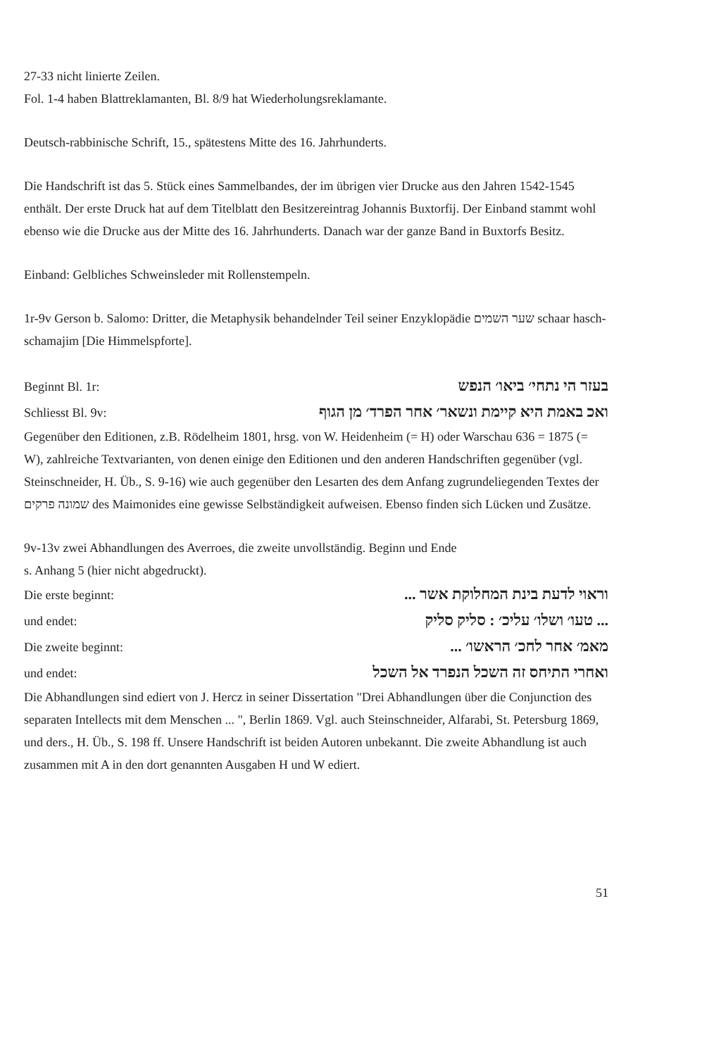27-33 nicht linierte Zeilen.
Fol. 1-4 haben Blattreklamanten, Bl. 8/9 hat Wiederholungsreklamante.
Deutsch-rabbinische Schrift, 15., spätestens Mitte des 16. Jahrhunderts.
Die Handschrift ist das 5. Stück eines Sammelbandes, der im übrigen vier Drucke aus den Jahren 1542-1545 enthält. Der erste Druck hat auf dem Titelblatt den Besitzereintrag Johannis Buxtorfij. Der Einband stammt wohl ebenso wie die Drucke aus der Mitte des 16. Jahrhunderts. Danach war der ganze Band in Buxtorfs Besitz.
Einband: Gelbliches Schweinsleder mit Rollenstempeln.
1r-9v Gerson b. Salomo: Dritter, die Metaphysik behandelnder Teil seiner Enzyklopädie שער השמים schaar hasch-schamajim [Die Himmelspforte].
Beginnt Bl. 1r: בעזר הי נתחי׳ ביאו׳ הנפש
Schliesst Bl. 9v: ואכ באמת היא קיימת ונשאר׳ אחר הפרד׳ מן הגוף
Gegenüber den Editionen, z.B. Rödelheim 1801, hrsg. von W. Heidenheim (= H) oder Warschau 636 = 1875 (= W), zahlreiche Textvarianten, von denen einige den Editionen und den anderen Handschriften gegenüber (vgl. Steinschneider, H. Üb., S. 9-16) wie auch gegenüber den Lesarten des dem Anfang zugrundeliegenden Textes der שמונה פרקים des Maimonides eine gewisse Selbständigkeit aufweisen. Ebenso finden sich Lücken und Zusätze.
9v-13v zwei Abhandlungen des Averroes, die zweite unvollständig. Beginn und Ende
s. Anhang 5 (hier nicht abgedruckt).
Die erste beginnt: וראוי לדעת בינת המחלוקת אשר ...
und endet: ... טעו׳ ושלו׳ עליכ׳ : סליק סליק
Die zweite beginnt: מאמ׳ אחר לחכ׳ הראשו׳ ...
und endet: ואחרי התיחס זה השכל הנפרד אל השכל
Die Abhandlungen sind ediert von J. Hercz in seiner Dissertation "Drei Abhandlungen über die Conjunction des separaten Intellects mit dem Menschen ... ", Berlin 1869. Vgl. auch Steinschneider, Alfarabi, St. Petersburg 1869, und ders., H. Üb., S. 198 ff. Unsere Handschrift ist beiden Autoren unbekannt. Die zweite Abhandlung ist auch zusammen mit A in den dort genannten Ausgaben H und W ediert.
51